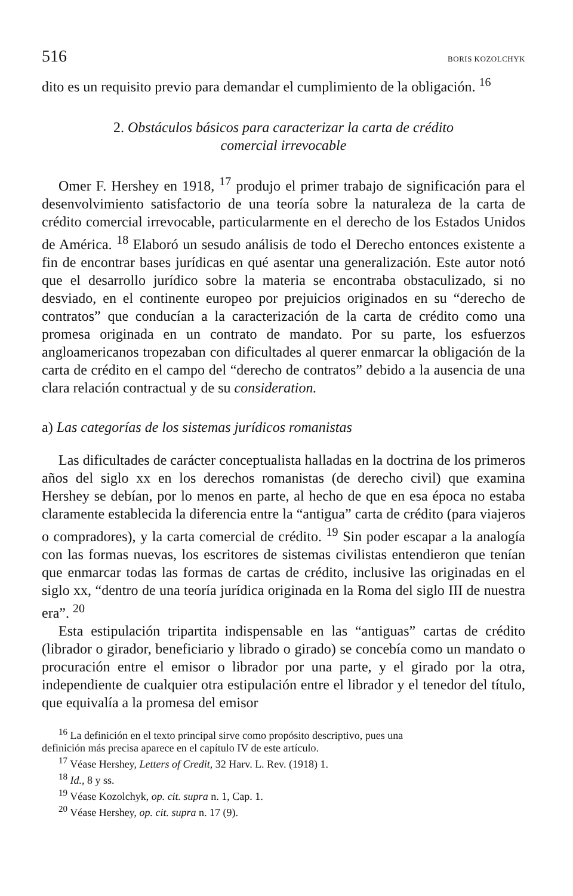516 BORIS KOZOLCHYK
dito es un requisito previo para demandar el cumplimiento de la obligación. <sup>16</sup>
2. Obstáculos básicos para caracterizar la carta de crédito
comercial irrevocable
Omer F. Hershey en 1918, <sup>17</sup> produjo el primer trabajo de significación para el desenvolvimiento satisfactorio de una teoría sobre la naturaleza de la carta de crédito comercial irrevocable, particularmente en el derecho de los Estados Unidos de América. <sup>18</sup> Elaboró un sesudo análisis de todo el Derecho entonces existente a fin de encontrar bases jurídicas en qué asentar una generalización. Este autor notó que el desarrollo jurídico sobre la materia se encontraba obstaculizado, si no desviado, en el continente europeo por prejuicios originados en su “derecho de contratos” que conducían a la caracterización de la carta de crédito como una promesa originada en un contrato de mandato. Por su parte, los esfuerzos angloamericanos tropezaban con dificultades al querer enmarcar la obligación de la carta de crédito en el campo del “derecho de contratos” debido a la ausencia de una clara relación contractual y de su consideration.
a) Las categorías de los sistemas jurídicos romanistas
Las dificultades de carácter conceptualista halladas en la doctrina de los primeros años del siglo xx en los derechos romanistas (de derecho civil) que examina Hershey se debían, por lo menos en parte, al hecho de que en esa época no estaba claramente establecida la diferencia entre la “antigua” carta de crédito (para viajeros o compradores), y la carta comercial de crédito. <sup>19</sup> Sin poder escapar a la analogía con las formas nuevas, los escritores de sistemas civilistas entendieron que tenían que enmarcar todas las formas de cartas de crédito, inclusive las originadas en el siglo xx, “dentro de una teoría jurídica originada en la Roma del siglo III de nuestra era”. <sup>20</sup>
Esta estipulación tripartita indispensable en las “antiguas” cartas de crédito (librador o girador, beneficiario y librado o girado) se concebía como un mandato o procuración entre el emisor o librador por una parte, y el girado por la otra, independiente de cualquier otra estipulación entre el librador y el tenedor del título, que equivalía a la promesa del emisor
<sup>16</sup> La definición en el texto principal sirve como propósito descriptivo, pues una
definición más precisa aparece en el capítulo IV de este artículo.
<sup>17</sup> Véase Hershey, Letters of Credit, 32 Harv. L. Rev. (1918) 1.
<sup>18</sup> Id., 8 y ss.
<sup>19</sup> Véase Kozolchyk, op. cit. supra n. 1, Cap. 1.
<sup>20</sup> Véase Hershey, op. cit. supra n. 17 (9).